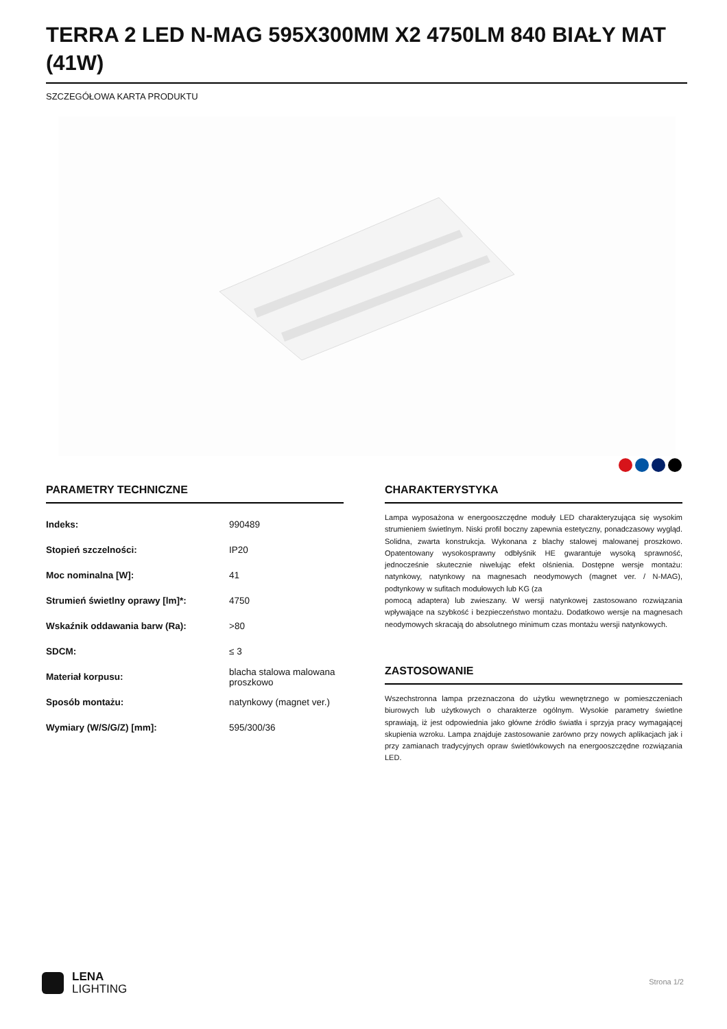TERRA 2 LED N-MAG 595X300MM X2 4750LM 840 BIAŁY MAT (41W)
SZCZEGÓŁOWA KARTA PRODUKTU
PARAMETRY TECHNICZNE
| Indeks: | 990489 |
| Stopień szczelności: | IP20 |
| Moc nominalna [W]: | 41 |
| Strumień świetlny oprawy [lm]*: | 4750 |
| Wskaźnik oddawania barw (Ra): | >80 |
| SDCM: | ≤ 3 |
| Materiał korpusu: | blacha stalowa malowana proszkowo |
| Sposób montażu: | natynkowy (magnet ver.) |
| Wymiary (W/S/G/Z) [mm]: | 595/300/36 |
CHARAKTERYSTYKA
Lampa wyposażona w energooszczędne moduły LED charakteryzująca się wysokim strumieniem świetlnym. Niski profil boczny zapewnia estetyczny, ponadczasowy wygląd. Solidna, zwarta konstrukcja. Wykonana z blachy stalowej malowanej proszkowo. Opatentowany wysokosprawny odbłyśnik HE gwarantuje wysoką sprawność, jednocześnie skutecznie niwelując efekt olśnienia. Dostępne wersje montażu: natynkowy, natynkowy na magnesach neodymowych (magnet ver. / N-MAG), podtynkowy w sufitach modułowych lub KG (za
pomocą adaptera) lub zwieszany. W wersji natynkowej zastosowano rozwiązania wpływające na szybkość i bezpieczeństwo montażu. Dodatkowo wersje na magnesach neodymowych skracają do absolutnego minimum czas montażu wersji natynkowych.
ZASTOSOWANIE
Wszechstronna lampa przeznaczona do użytku wewnętrznego w pomieszczeniach biurowych lub użytkowych o charakterze ogólnym. Wysokie parametry świetlne sprawiają, iż jest odpowiednia jako główne źródło światła i sprzyja pracy wymagającej skupienia wzroku. Lampa znajduje zastosowanie zarówno przy nowych aplikacjach jak i przy zamianach tradycyjnych opraw świetlówkowych na energooszczędne rozwiązania LED.
LENA
LIGHTING
Strona 1/2